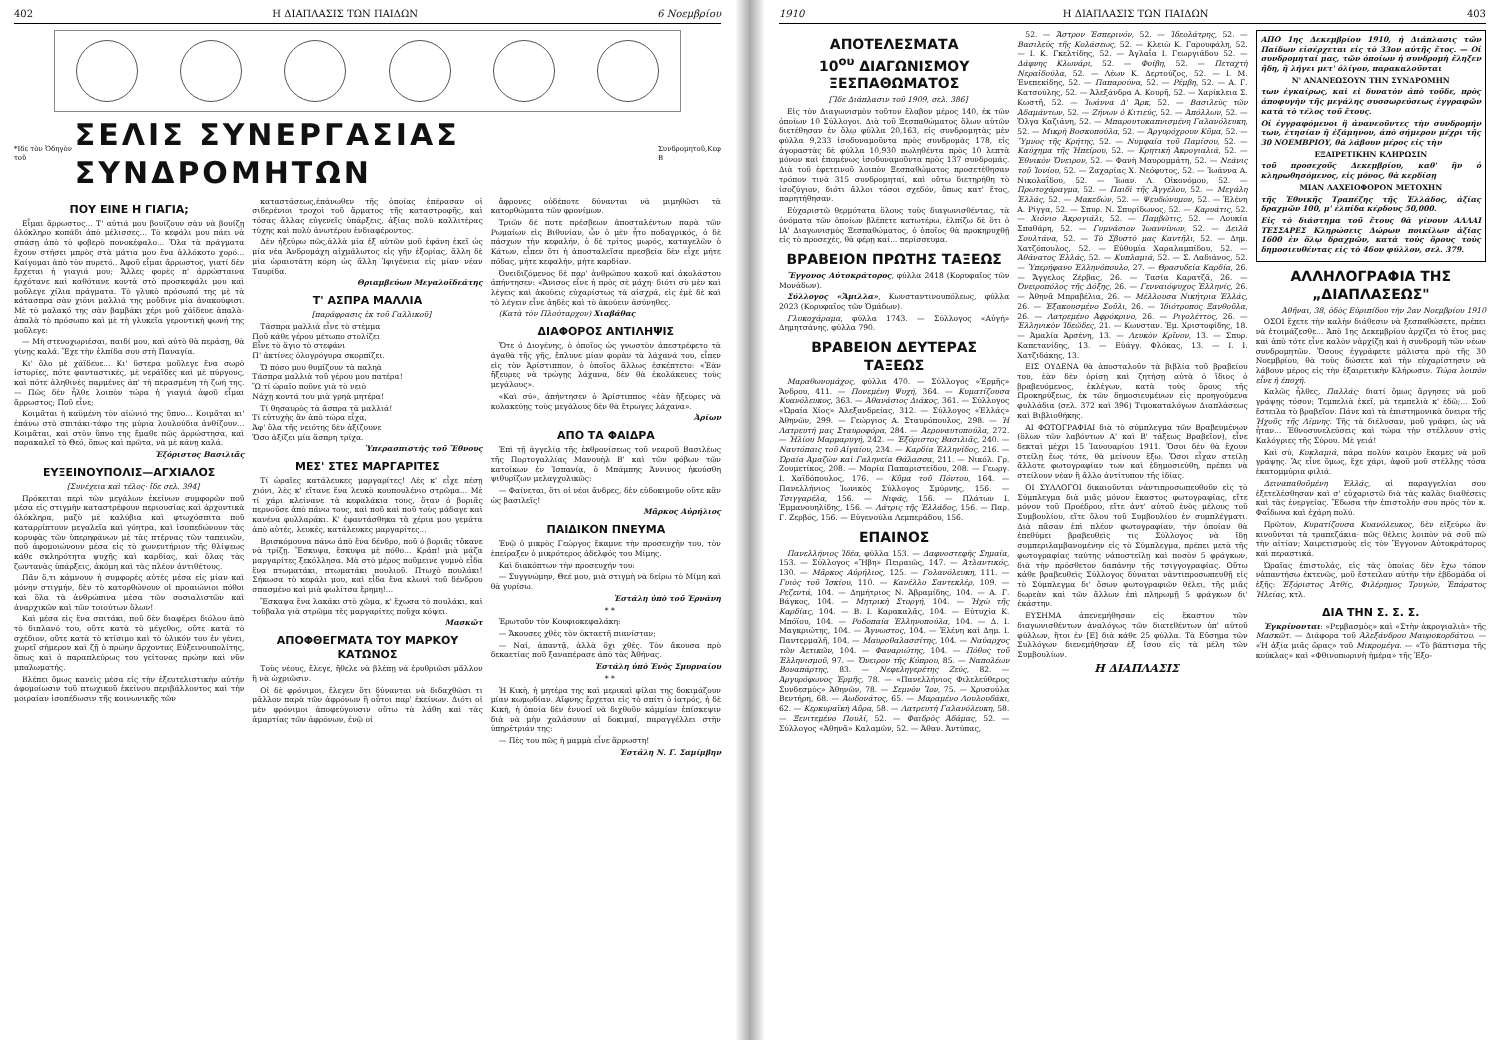402 Η ΔΙΑΠΛΑΣΙΣ ΤΩΝ ΠΑΙΔΩΝ 6 Νοεμβρίου
*Ιδε τὸν Ὁδηγὸν τοῦ
ΣΕΛΙΣ ΣΥΝΕΡΓΑΣΙΑΣ ΣΥΝΔΡΟΜΗΤΩΝ
Συνδρομητοῦ,Κεφ Β
ΠΟΥ ΕΙΝΕ Η ΓΙΑΓΙΑ;
Εἶμαι ἄρρωστος... Τ' αὐτιά μου βουίζουν σὰν νὰ βουίζῃ ὁλόκληρο κοπάδι ἀπὸ μέλισσες... Τὸ κεφάλι μου πάει νὰ σπάσῃ ἀπὸ τὸ φοβερὸ πονοκέφαλο... Ὅλα τὰ πράγματα ἔχουν στήσει μπρὸς στὰ μάτια μου ἕνα ἀλλόκοτο χορό... Καίγομαι ἀπὸ τὸν πυρετό.. Ἀφοῦ εἶμαι ἄρρωστος, γιατί δὲν ἔρχεται ἡ γιαγιά μου; Ἄλλες φορὲς π' ἀρρώσταινα ἐρχότανε καὶ καθότανε κοντὰ στὸ προσκεφάλι μου καὶ μοὔλεγε χίλια πράγματα. Τὸ γλυκὸ πρόσωπό της μὲ τὰ κάτασπρα σὰν χιόνι μαλλιά της μοὔδινε μία ἀνακούφισι. Μὲ τὸ μαλακό της σὰν βαμβάκι χέρι μοῦ χάϊδευε ἁπαλὰ-ἁπαλὰ τὸ πρόσωπο καὶ μὲ τὴ γλυκεῖα γεροντικὴ φωνή της μοὔλεγε:
— Μὴ στενοχωριέσαι, παιδί μου, καὶ αὐτὸ θὰ περάσῃ, θὰ γίνῃς καλά. Ἔχε τὴν ἐλπίδα σου στὴ Παναγία.
Κι' ὅλο μὲ χάϊδευε... Κι' ὕστερα μοὔλεγε ἕνα σωρὸ ἱστορίες, πότε φανταστικές, μὲ νεράϊδες καὶ μὲ πύργους, καὶ πότε ἀληθινὲς παρμένες ἀπ' τὴ περασμένη τὴ ζωή της.— Πῶς δὲν ἦλθε λοιπὸν τώρα ἡ γιαγιά ἀφοῦ εἶμαι ἄρρωστος; Ποῦ εἶνε;
Κοιμᾶται ἡ καϋμένη τὸν αἰώνιό της ὕπνο... Κοιμᾶται κι' ἐπάνω στὸ σπιτάκι-τάφο της μύρια λουλούδια ἀνθίζουν... Κοιμᾶται, καὶ στὸν ὕπνο της ἔμαθε πῶς ἀρρώστησα, καὶ παρακαλεῖ τὸ Θεό, ὅπως καὶ πρῶτα, νὰ μὲ κάνῃ καλά.
Ἐξόριστος Βασιλιᾶς
ΕΥΞΕΙΝΟΥΠΟΛΙΣ—ΑΓΧΙΑΛΟΣ
[Συνέχεια καὶ τέλος· ἴδε σελ. 394]
Πρόκειται περὶ τῶν μεγάλων ἐκείνων συμφορῶν ποῦ μέσα εἰς στιγμὴν καταστρέφουν περιουσίας καὶ ἀρχοντικὰ ὁλόκληρα, μαζὺ μὲ καλύβια καὶ φτωχόσπιτα ποῦ καταρρίπτουν μεγαλεῖα καὶ γόητρα, καὶ ἰσοπεδώνουν τὰς κορυφὰς τῶν ὑπερηφάνων μὲ τὰς πτέρνας τῶν ταπεινῶν, ποῦ ἀφομοιώνουν μέσα εἰς τὸ χωνευτήριον τῆς θλίψεως κάθε σκληρότητα ψυχῆς καὶ καρδίας, καὶ ὅλας τὰς ζωντανὰς ὑπάρξεις, ἀκόμη καὶ τὰς πλέον ἀντιθέτους.
Πᾶν ὅ,τι κάμνουν ἡ συμφορὲς αὐτὲς μέσα εἰς μίαν καὶ μόνην στιγμήν, δὲν τὸ κατορθώνουν οἱ προαιώνιοι πόθοι καὶ ὅλα τὰ ἀνθρώπινα μέσα τῶν σοσιαλιστῶν καὶ ἀναρχικῶν καὶ τῶν τοιούτων ὅλων!
Καὶ μέσα εἰς ἕνα σπιτάκι, ποῦ δὲν διαφέρει διόλου ἀπὸ τὸ διπλανό του, οὔτε κατὰ τὸ μέγεθος, οὔτε κατὰ τὸ σχέδιον, οὔτε κατὰ τὸ κτίσιμο καὶ τὸ ὑλικόν του ἐν γένει, χωρεῖ σήμερον καὶ ζῇ ὁ πρώην ἄρχοντας Εὐξεινουπολίτης, ὅπως καὶ ὁ παραπλεύρως του γείτονας πρώην καὶ νῦν μπαλωματής.
Βλέπει ὅμως κανεὶς μέσα εἰς τὴν ἐξευτελιστικὴν αὐτὴν ἀφομοίωσιν τοῦ πτωχικοῦ ἐκείνου περιβάλλοντος καὶ τὴν μοιραίαν ἰσοπέδωσιν τῆς κοινωνικῆς τῶν
καταστάσεως,ἐπάνωθεν τῆς ὁποίας ἐπέρασαν οἱ σιδερένιοι τροχοὶ τοῦ ἅρματος τῆς καταστροφῆς, καὶ τόσας ἄλλας εὐγενεῖς ὑπάρξεις, ἀξίας πολὺ καλλιτέρας τύχης καὶ πολὺ ἀνωτέρου ἐνδιαφέροντος.
Δὲν ἠξεύρω πῶς,ἀλλὰ μία ἐξ αὐτῶν μοῦ ἐφάνη ἐκεῖ ὡς μία νέα Ἀνδρομάχη αἰχμάλωτος εἰς γῆν ἐξορίας, ἄλλη δὲ μία ὡραιοτάτη κόρη ὡς ἄλλη Ἰφιγένεια εἰς μίαν νέαν Ταυρίδα.
Θριαμβεύων Μεγαλοϊδεάτης
Τ' ΑΣΠΡΑ ΜΑΛΛΙΑ
[παράφρασις ἐκ τοῦ Γαλλικοῦ]
Τάσπρα μαλλιὰ εἶνε τὸ στέμμα
Ποῦ κάθε γέρου μέτωπο στολίζει
Εἶνε τὸ ἅγιο τὸ στεφάνι
Π' ἀκτίνες ὁλογρόγυρα σκορπίζει.
Ὤ πόσο μου θυμίζουν τὰ παληὰ
Τάσπρα μαλλιὰ τοῦ γέρου μου πατέρα!
Ὢ τί ὡραῖο ποῦνε γιὰ τὸ νειὸ
Νάχῃ κοντά του μιὰ γρηὰ μητέρα!
Τί θησαυρὸς τὰ ἄσπρα τὰ μαλλιά!
Τί εὐτυχὴς ἂν ἀπὸ τώρα εἶχα,
Ἀφ' ὅλα τῆς νειότης δὲν ἀξίζουνε
Ὅσο ἀξίζει μία ἄσπρη τρίχα.
Ὑπερασπιστὴς τοῦ Ἔθνους
ΜΕΣ' ΣΤΕΣ ΜΑΡΓΑΡΙΤΕΣ
Τί ὡραῖες κατάλευκες μαργαρίτες! Λὲς κ' εἶχε πέσῃ χιόνι, λὲς κ' εἴτανε ἕνα λευκὸ κουπουλένιο στρῶμα... Μὲ τί χάρι κλείνανε τὰ κεφαλάκια τους, ὅταν ὁ βοριᾶς περνοῦσε ἀπὸ πάνω τους, καὶ ποῦ καὶ ποῦ τοὺς μάδαγε καὶ κανένα φυλλαράκι. Κ' ἐφαντάσθηκα τὰ χέρια μου γεμάτα ἀπὸ αὐτές, λευκές, κατάλευκες μαργαρίτες...
Βρισκόμουνα πάνω ἀπὸ ἕνα δένδρο, ποῦ ὁ βοριᾶς τὄκανε νὰ τρίζῃ. Ἔσκυψα, ἔσκυψα μὲ πόθο... Κράπ! μιὰ μάζα μαργαρίτες ξεκόλλησα. Μὰ στὸ μέρος ποῦμεινε γυμνὸ εἶδα ἕνα πτωματάκι, πτωματάκι πουλιοῦ. Πτωχὸ πουλάκι! Σήκωσα τὸ κεφάλι μου, καὶ εἶδα ἕνα κλωνὶ τοῦ δένδρου σπασμένο καὶ μιὰ φωλίτσα ἔρημη!...
Ἔσκαψα ἕνα λακάκι στὸ χῶμα, κ' ἔχωσα τὸ πουλάκι, καὶ τοὔβαλα γιὰ στρῶμα τὲς μαργαρίτες ποὔχα κόψει.
Μασκῶτ
ΑΠΟΦΘΕΓΜΑΤΑ ΤΟΥ ΜΑΡΚΟΥ ΚΑΤΩΝΟΣ
Τοὺς νέους, ἔλεγε, ἤθελε νὰ βλέπῃ νὰ ἐρυθριῶσι μᾶλλον ἢ νὰ ὠχριῶσιν.
Οἱ δὲ φρόνιμοι, ἔλεγεν ὅτι δύνανται νὰ διδαχθῶσι τι μᾶλλον παρὰ τῶν ἀφρόνων ἢ οὗτοι παρ' ἐκείνων. Διότι οἱ μὲν φρόνιμοι ἀποφεύγουσιν οὕτω τὰ λάθη καὶ τὰς ἁμαρτίας τῶν ἀφρόνων, ἐνῷ οἱ
ἄφρονες οὐδέποτε δύνανται νὰ μιμηθῶσι τὰ κατορθώματα τῶν φρονίμων.
Τριῶν δέ ποτε πρέσβεων ἀποσταλέντων παρὰ τῶν Ρωμαίων εἰς Βιθυνίαν, ὧν ὁ μὲν ἦτο ποδαγρικός, ὁ δὲ πάσχων τὴν κεφαλήν, ὁ δὲ τρίτος μωρός, καταγελῶν ὁ Κάτων, εἶπεν ὅτι ἡ ἀποσταλεῖσα πρεσβεία δὲν εἶχε μήτε πόδας, μήτε κεφαλήν, μήτε καρδίαν.
Ὀνειδιζόμενος δὲ παρ' ἀνθρώπου κακοῦ καὶ ἀκολάστου ἀπήντησεν: «Ἄνισος εἶνε ἡ πρὸς σὲ μάχη· διότι σὺ μὲν καὶ λέγεις καὶ ἀκούεις εὐχαρίστως τὰ αἰσχρά, εἰς ἐμὲ δὲ καὶ τὸ λέγειν εἶνε ἀηδὲς καὶ τὸ ἀκούειν ἀσύνηθες.
(Κατὰ τὸν Πλούταρχον) Χιαβάθας
ΔΙΑΦΟΡΟΣ ΑΝΤΙΛΗΨΙΣ
Ὅτε ὁ Διογένης, ὁ ὁποῖος ὡς γνωστὸν ἀπεστρέφετο τὰ ἀγαθὰ τῆς γῆς, ἔπλυνε μίαν φορὰν τὰ λάχανά του, εἶπεν εἰς τὸν Ἀρίστιππον, ὁ ὁποῖος ἄλλως ἐσκέπτετο: «Ἐὰν ἤξευρες νὰ τρώγῃς λάχανα, δὲν θὰ ἐκολάκευες τοὺς μεγάλους».
«Καὶ σύ», ἀπήντησεν ὁ Ἀρίστιππος «ἐὰν ἤξευρες νὰ κολακεύῃς τοὺς μεγάλους δὲν θὰ ἔτρωγες λάχανα».
Ἀρίων
ΑΠΟ ΤΑ ΦΑΙΔΡΑ
Ἐπὶ τῇ ἀγγελίᾳ τῆς ἐκθρονίσεως τοῦ νεαροῦ Βασιλέως τῆς Πορτογαλλίας Μανουὴλ Β' καὶ τῶν φόβων τῶν κατοίκων ἐν Ἰσπανίᾳ, ὁ Μπάμπης Ἀννινος ἠκούσθη ψιθυρίζων μελαγχολικῶς:
— Φαίνεται, ὅτι οἱ νέοι ἄνδρες, δὲν εὐδοκιμοῦν οὔτε κἂν ὡς βασιλεῖς!
Μᾶρκος Αὐρήλιος
ΠΑΙΔΙΚΟΝ ΠΝΕΥΜΑ
Ἐνῷ ὁ μικρὸς Γεώργος ἔκαμνε τὴν προσευχήν του, τὸν ἐπείραξεν ὁ μικρότερος ἀδελφός του Μίμης.
Καὶ διακόπτων τὴν προσευχήν του:
— Συγγνώμην, Θεέ μου, μιὰ στιγμὴ νὰ δείρω τὸ Μίμη καὶ θὰ γυρίσω.
Ἐστάλη ὑπὸ τοῦ Ἐρνάνη
* *
Ἐρωτοῦν τὸν Κουφιοκεφαλάκη:
— Ἄκουσες χθὲς τὸν ὀκταετῆ πιανίσταν;
— Ναί, ἀπαντᾷ, ἀλλὰ ὄχι χθές. Τὸν ἄκουσα πρὸ δεκαετίας ποῦ ξαναπέρασε ἀπὸ τὰς Ἀθήνας.
Ἐστάλη ὑπὸ Ἑνὸς Σμυρναίου
* *
Ἡ Κικὴ, ἡ μητέρα της καὶ μερικαὶ φίλαι της δοκιμάζουν μίαν κωμῳδίαν. Αἴφνης ἔρχεται εἰς τὸ σπίτι ὁ ἰατρός, ἡ δὲ Κικὴ, ἡ ὁποία δὲν ἐννοεῖ νὰ διχθοῦν κάμμίαν ἐπίσκεψιν διὰ νὰ μὴν χαλάσουν αἱ δοκιμαί, παραγγέλλει στὴν ὑπηρέτριάν της:
— Πὲς του πῶς ἡ μαμμὰ εἶνε ἄρρωστη!
Ἐστάλη Ν. Γ. Σαμίμβην
1910 Η ΔΙΑΠΛΑΣΙΣ ΤΩΝ ΠΑΙΔΩΝ 403
ΑΠΟΤΕΛΕΣΜΑΤΑ
10<sup>ου</sup> ΔΙΑΓΩΝΙΣΜΟΥ ΞΕΣΠΑΘΩΜΑΤΟΣ
[Ἴδε Διάπλασιν τοῦ 1909, σελ. 386]
Εἰς τὸν Διαγωνισμὸν τοῦτον ἔλαβον μέρος 140, ἐκ τῶν ὁποίων 10 Σύλλογοι. Διὰ τοῦ Ξεσπαθώματος ὅλων αὐτῶν διετέθησαν ἐν ὅλῳ φύλλα 20,163, εἰς συνδρομητὰς μὲν φύλλα 9,233 ἰσοδυναμοῦντα πρὸς συνδρομὰς 178, εἰς ἀγοραστὰς δὲ φύλλα 10,930 πωληθέντα πρὸς 10 λεπτὰ μόνον καὶ ἑπομένως ἰσοδυναμοῦντα πρὸς 137 συνδρομάς. Διὰ τοῦ ἐφετεινοῦ λοιπὸν Ξεσπαθώματος προσετέθησαν τρόπον τινὰ 315 συνδρομηταί, καὶ οὕτω διετηρήθη τὸ ἰσοζύγιον, διότι ἄλλοι τόσοι σχεδόν, ὅπως κατ' ἔτος, παρητήθησαν.
Εὐχαριστῶ θερμότατα ὅλους τοὺς διαγωνισθέντας, τὰ ὀνόματα τῶν ὁποίων βλέπετε κατωτέρω, ἐλπίζω δὲ ὅτι ὁ ΙΑ' Διαγωνισμὸς Ξεσπαθώματος, ὁ ὁποῖος θὰ προκηρυχθῇ εἰς τὸ προσεχές, θὰ φέρῃ καί... περίσσευμα.
ΒΡΑΒΕΙΟΝ ΠΡΩΤΗΣ ΤΑΞΕΩΣ
Ἔγγονος Αὐτοκράτορος, φύλλα 2418 (Κορυφαῖος τῶν Μονάδων).
Σύλλογος «Ἅμιλλα», Κωνσταντινουπόλεως, φύλλα 2023 (Κορυφαῖος τῶν Ὁμάδων).
Γλυκοχάραμα, φύλλα 1743. — Σύλλογος «Αὐγή» Δημητσάνης, φύλλα 790.
ΒΡΑΒΕΙΟΝ ΔΕΥΤΕΡΑΣ ΤΑΞΕΩΣ
Μαραθωνομάχος, φύλλα 470. — Σύλλογος «Ἑρμῆς» Ἄνδρου, 411. — Πονεμένη Ψυχή, 364. — Κυματίζουσα Κυανόλευκος, 363. — Ἀθανάσιος Διάκος, 361. — Σύλλογος «Ὡραία Χίος» Ἀλεξανδρείας, 312. — Σύλλογος «Ἑλλάς» Ἀθηνῶν, 299. — Γεώργιος Α. Σταυρόπουλος, 298. — Ἡ Λατρευτή μας Σταυροφόρα, 284. — Ἀεροναυτοπούλα, 272. — Ἡλίου Μαρμαρυγή, 242. — Ἐξόριστος Βασιλιᾶς, 240. — Ναυτόπαις τοῦ Αἰγαίου, 234. — Καρδία Ἑλληνίδος, 216. — Ὡραία Ἀμαζὼν καὶ Γαληνεία Θάλασσα, 211. — Νικόλ. Γρ. Ζουμετίκος, 208. — Μαρία Παπαριστείδου, 208. — Γεωργ. Ι. Χαϊδόπουλος, 176. — Κῦμα τοῦ Πόντου, 164. — Πανελλήνιος Ἰωνικὸς Σύλλογος Σμύρνης, 156. — Τσιγγαρέλα, 156. — Νιφάς, 156. — Πλάτων Ι. Ἐμμανουηλίδης, 156. — Λάτρις τῆς Ἑλλάδος, 156. — Παρ. Γ. Ζερβός, 156. — Εὐγενούλα Λεμπεράδου, 156.
ΕΠΑΙΝΟΣ
Πανελλήνιος Ἰδέα, φύλλα 153. — Δαφνοστεφὴς Σημαία, 153. — Σύλλογος «Ἥβη» Πειραιῶς, 147. — Ἀτλαντικός, 130. — Μᾶρκος Αὐρήλιος, 125. — Γολανόλευκη, 111. — Γυιὸς τοῦ Ἰσκίου, 110. — Κανέλλο Σαντεκλέρ, 109. — Ρεζεντά, 104. — Δημήτριος Ν. Ἀβραμίδης, 104. — Α. Γ. Βάγκος, 104. — Μητρικὴ Στοργή, 104. — Ἠχὼ τῆς Καρδίας, 104. — Β. Ι. Καρακαλᾶς, 104. — Εὐτυχία Κ. Μπόϊου, 104. — Ροδοπαία Ἑλληνοπούλα, 104. — Δ. Ι. Μαγκριώτης, 104. — Ἄγνωστος, 104. — Ἑλένη καὶ Δημ. Ι. Παντερμαλῆ, 104. — Μαυροθαλασσίτης, 104. — Ναύαρχος τῶν Ἀετικῶν, 104. — Φαναριώτης, 104. — Πόθος τοῦ Ἑλληνισμοῦ, 97. — Ὄνειρον τῆς Κύπρου, 85. — Ναπολέων Βοναπάρτης, 83. — Νεφεληγερέτης Ζεύς, 82. — Ἀργυρόφωνος Ἑρμῆς, 78. — «Πανελλήνιος Φιλελεύθερος Συνδεσμὸς» Ἀθηνῶν, 78. — Σεμνὸν Ἴον, 75. — Χρυσούλα Βεντήρη, 68. — Ἀωδονάτος, 65. — Μαραμένο Λουλουδάκι, 62. — Κερκυραϊκὴ Αὔρα, 58. — Λατρευτὴ Γαλανόλευκη, 58. — Ξενιτεμένο Πουλί, 52. — Φαιδρὸς Ἀδάμας, 52. — Σύλλογος «Ἀθηνᾶ» Καλαμῶν, 52. — Ἀθαν. Ἀντύπας,
52. — Ἄστρον Ἑσπερινόν, 52. — Ἰδεολάτρης, 52. — Βασιλεὺς τῆς Κολάσεως, 52. — Κλειὼ Κ. Γαρουφάλη, 52. — Ι. Κ. Γκελτίδης, 52. — Ἀγλαΐα Ι. Γεωργιάδου 52. — Δάφνης Κλωνάρι, 52. — Φοίβη, 52. — Πεταχτὴ Νεραϊδούλα, 52. — Λέων Κ. Δερτούζος, 52. — Ι. Μ. Ἐνεπεκίδης, 52. — Παπαρούνα, 52. — Ρέμβη, 52. — Α. Γ. Κατσούλης, 52. — Ἀλεξάνδρα Α. Κουρῆ, 52. — Χαρίκλεια Σ. Κωστῆ, 52. — Ἰωάννα Δ' Ἄρκ, 52. — Βασιλεὺς τῶν Ἀδαμάντων, 52. — Ζήνων ὁ Κιτιεύς, 52. — Ἀπόλλων, 52. — Ὄλγα Καζιάνη, 52. — Μπαρουτοκαπνισμένη Γαλανόλευκη, 52. — Μικρὴ Βοσκοπούλα, 52. — Ἀργυρόχρουν Κῦμα, 52. — Ὕμνος τῆς Κρήτης, 52. — Νυμφαία τοῦ Παμίσου, 52. — Καύχημα τῆς Ἠπείρου, 52. — Κρητικὴ Ἀκρογιαλιά, 52. — Ἐθνικὸν Ὄνειρον, 52. — Φανὴ Μαυρομμάτη, 52. — Νεάνις τοῦ Ἰονίου, 52. — Ζαχαρίας Χ. Νεόφυτος, 52. — Ἰωάννα Α. Νικολαΐδου, 52. — Ἰωαν. Λ. Οἰκονόμου, 52. — Πρωτοχάραγμα, 52. — Παιδὶ τῆς Ἀγγέλου, 52. — Μεγάλη Ἑλλάς, 52. — Μακεδών, 52. — Ψευδώνυμον, 52. — Ἑλένη Α. Ρίγγα, 52. — Σπυρ. Ν. Σπυρίδωνος, 52. — Καρυάτις, 52. — Χιόνιο Ἀκρογιάλι, 52. — Παμβῶτις, 52. — Λουκία Σπαθάρη, 52. — Γυμνάσιον Ἰωαννίνων, 52. — Δειλὰ Σουλτάνα, 52. — Τὸ Σβυστὸ μας Καντῆλι, 52. — Δημ. Χατζόπουλος, 52. — Εὐθυμία Χαραλαμπίδου, 52. — Ἀθάνατος Ἑλλάς, 52. — Κυπλαμιά, 52. — Σ. Λαδιάνος, 52. — Ὑπερήφανο Ἑλληνόπουλο, 27. — Θρασυδεία Καρδία, 26. — Ἄγγελος Ζέρβας, 26. — Τασία Καρατζᾶ, 26. — Ὀνειροπόλος τῆς Δόξης, 26. — Γενναιόψυχος Ἑλληνίς, 26. — Ἀθηνᾶ Μπραβέλια, 26. — Μέλλουσα Νικήτρια Ἑλλάς, 26. — Ἐξακουσμένο Σοῦλι, 26. — Ἰδιότροπος Ξανθοῦλα, 26. — Λατρεμένο Ἀφρόκρινο, 26. — Ριγολέττος, 26. — Ἑλληνικὸν Ἰδεῶδες, 21. — Κωνσταν. Ἐμ. Χριστοφίδης, 18. — Ἀμαλία Ἀρσένη, 13. — Λευκὸν Κρῖνον, 13. — Σπυρ. Καπετανίδης, 13. — Εὐάγγ. Φλόκας, 13. — Ι. Ι. Χατζιδάκης, 13.
ΕΙΣ ΟΥΔΕΝΑ θὰ ἀποσταλοῦν τὰ βιβλία τοῦ βραβείου του, ἐὰν δὲν ὁρίσῃ καὶ ζητήσῃ αὐτὰ ὁ ἴδιος ὁ βραβευόμενος, ἐκλέγων, κατὰ τοὺς ὅρους τῆς Προκηρύξεως, ἐκ τῶν δημοσιευμένων εἰς προηγούμενα φυλλάδια (σελ. 372 καὶ 396) Τιμοκαταλόγων Διαπλάσεως καὶ Βιβλιοθήκης.
ΑΙ ΦΩΤΟΓΡΑΦΙΑΙ διὰ τὸ σύμπλεγμα τῶν Βραβευμένων (ὅλων τῶν λαβόντων Α' καὶ Β' τάξεως Βραβεῖον), εἶνε δεκταὶ μέχρι 15 Ἰανουαρίου 1911. Ὅσοι δὲν θὰ ἔχουν στείλῃ ἕως τότε, θὰ μείνουν ἔξω. Ὅσοι εἶχαν στείλῃ ἄλλοτε φωτογραφίαν των καὶ ἐδημοσιεύθη, πρέπει νὰ στείλουν νέαν ἢ ἄλλο ἀντίτυπον τῆς ἰδίας.
ΟΙ ΣΥΛΛΟΓΟΙ δικαιοῦνται νἀντιπροσωπευθοῦν εἰς τὸ Σύμπλεγμα διὰ μιᾶς μόνον ἕκαστος φωτογραφίας, εἴτε μόνον τοῦ Προέδρου, εἴτε ἀντ' αὐτοῦ ἑνὸς μέλους τοῦ Συμβουλίου, εἴτε ὅλου τοῦ Συμβουλίου ἐν συμπλέγματι. Διὰ πᾶσαν ἐπὶ πλέον φωτογραφίαν, τὴν ὁποίαν θὰ ἐπεθύμει βραβευθεὶς τις Σύλλογος νὰ ἴδῃ συμπεριλαμβανομένην εἰς τὸ Σύμπλεγμα, πρέπει μετὰ τῆς φωτογραφίας ταύτης νἀποστείλῃ καὶ ποσὸν 5 φράγκων, διὰ τὴν πρόσθετον δαπάνην τῆς τσιγγογραφίας. Οὕτω κἀθε βραβευθεὶς Σύλλογος δύναται νἀντιπροσωπευθῇ εἰς τὸ Σύμπλεγμα δι' ὅσων φωτογραφιῶν θέλει, τῆς μιᾶς δωρεὰν καὶ τῶν ἄλλων ἐπὶ πληρωμῇ 5 φράγκων δι' ἑκάστην.
ΕΥΣΗΜΑ ἀπενεμήθησαν εἰς ἕκαστον τῶν διαγωνισθέντων ἀναλόγως τῶν διατεθέντων ὑπ' αὐτοῦ φύλλων, ἤτοι ἐν [Ε] διὰ κάθε 25 φύλλα. Τὰ Εὔσημα τῶν Συλλόγων διενεμήθησαν ἐξ ἴσου εἰς τὰ μέλη τῶν Συμβουλίων.
Η ΔΙΑΠΛΑΣΙΣ
ΑΠΟ 1ης Δεκεμβρίου 1910, ἡ Διάπλασις τῶν Παίδων εἰσέρχεται εἰς τὸ 33ον αὐτῆς ἔτος. — Οἱ συνδρομηταί μας, τῶν ὁποίων ἡ συνδρομὴ ἔληξεν ἤδη, ἢ λήγει μετ' ὀλίγον, παρακαλοῦνται
Ν' ΑΝΑΝΕΩΣΟΥΝ ΤΗΝ ΣΥΝΔΡΟΜΗΝ
των ἐγκαίρως, καὶ εἰ δυνατὸν ἀπὸ τοῦδε, πρὸς ἀποφυγὴν τῆς μεγάλης συσσωρεύσεως ἐγγραφῶν κατὰ τὸ τέλος τοῦ ἔτους.
Οἱ ἐγγραφόμενοι ἢ ἀνανεοῦντες τὴν συνδρομήν των, ἐτησίαν ἢ ἑξάμηνον, ἀπὸ σήμερον μέχρι τῆς 30 ΝΟΕΜΒΡΙΟΥ, θὰ λάβουν μέρος εἰς τὴν
ΕΞΑΙΡΕΤΙΚΗΝ ΚΛΗΡΩΣΙΝ
τοῦ προσεχοῦς Δεκεμβρίου, καθ' ἣν ὁ κληρωθησόμενος, εἰς μόνος, θὰ κερδίσῃ
ΜΙΑΝ ΛΑΧΕΙΟΦΟΡΟΝ ΜΕΤΟΧΗΝ
τῆς Ἐθνικῆς Τραπέζης τῆς Ἑλλάδος, ἀξίας δραχμῶν 100, μ' ἐλπίδα κέρδους 50,000.
Εἰς τὸ διάστημα τοῦ ἔτους θὰ γίνουν ΑΛΛΑΙ ΤΕΣΣΑΡΕΣ Κληρώσεις Δώρων ποικίλων ἀξίας 1600 ἐν ὅλῳ δραχμῶν, κατὰ τοὺς ὅρους τοὺς δημοσιευθέντας εἰς τὸ 46ον φύλλον, σελ. 379.
ΑΛΛΗΛΟΓΡΑΦΙΑ ΤΗΣ „ΔΙΑΠΛΑΣΕΩΣ"
Ἀθῆναι, 38, ὁδὸς Εὐριπίδου τὴν 2αν Νοεμβρίου 1910
ΟΣΟΙ ἔχετε τὴν καλὴν διάθεσιν νὰ ξεσπαθώσετε, πρέπει νὰ ἑτοιμάζεσθε... Ἀπὸ 1ης Δεκεμβρίου ἀρχίζει τὸ ἔτος μας καὶ ἀπὸ τότε εἶνε καλὸν νἀρχίζῃ καὶ ἡ συνδρομὴ τῶν νέων συνδρομητῶν. Ὅσους ἐγγράφετε μάλιστα πρὸ τῆς 30 Νοεμβρίου, θὰ τοὺς δώσετε καὶ τὴν εὐχαρίστησιν νὰ λάβουν μέρος εἰς τὴν ἐξαιρετικὴν Κλήρωσιν. Τώρα λοιπὸν εἶνε ἡ ἐποχή.
Καλῶς ἦλθες, Παλλάς· διατί ὅμως ἄργησες νὰ μοῦ γράψῃς τόσον; Τεμπελιὰ ἐκεῖ, μὰ τεμπελιὰ κ' ἐδῶ;... Σοῦ ἔστειλα τὸ βραβεῖον. Πάνε καὶ τὰ ἐπιστημονικὰ ὄνειρα τῆς Ἡχοῦς τῆς Λίμνης. Τῆς τὰ διέλυσαν, μοῦ γράφει, ὡς νὰ ἦταν... Ἐθνοσυνελεύσεις καὶ τώρα τὴν στέλλουν στὶς Καλόγριες τῆς Σύρου. Μὲ γειά!
Καὶ σύ, Κυκλαμιά, πάρα πολὺν καιρὸν ἔκαμες νὰ μοῦ γράψῃς. Ἂς εἶνε ὅμως, ἔχε χάρι, ἀφοῦ μοῦ στέλλῃς τόσα ἑκατομμύρια φιλιά.
Δειναπαθοῦμένη Ἑλλάς, αἱ παραγγελίαι σου ἐξετελέσθησαν καὶ σ' εὐχαριστῶ διὰ τὰς καλὰς διαθέσεις καὶ τὰς ἐνεργείας. Ἔδωσα τὴν ἐπιστολήν σου πρὸς τὸν κ. Φαΐδωνα καὶ ἐχάρη πολύ.
Πρῶτον, Κυματίζουσα Κυανόλευκος, δὲν εἰξεύρω ἂν κινοῦνται τὰ τραπεζάκια· πῶς θέλεις λοιπὸν νὰ σοῦ πῶ τὴν αἰτίαν; Χαιρετισμοὺς εἰς τὸν Ἔγγονον Αὐτοκράτορος καὶ περαστικά.
Ὡραῖας ἐπιστολάς, εἰς τὰς ὁποίας δὲν ἔχω τόπον νἀπαντήσω ἐκτενῶς, μοῦ ἔστειλαν αὐτὴν τὴν ἑβδομάδα οἱ ἑξῆς: Ἐξόριστος Ἀτθίς, Φιλέρημος Τρυγών, Ἐπάρατος Ἠλείας, κτλ.
ΔΙΑ ΤΗΝ Σ. Σ. Σ.
Ἐγκρίνονται: «Ρεμβασμὸς» καὶ «Στὴν ἀκρογιαλιὰ» τῆς Μασκῶτ. — Διάφορα τοῦ Ἀλεξάνδρου Μαυροκορδάτου. — «Ἡ ἀξία μιᾶς ὥρας» τοῦ Μικρομέγα. — «Τὸ βάπτισμα τῆς κούκλας» καὶ «Φθινοπωρινὴ ἡμέρα» τῆς Ἐξο-